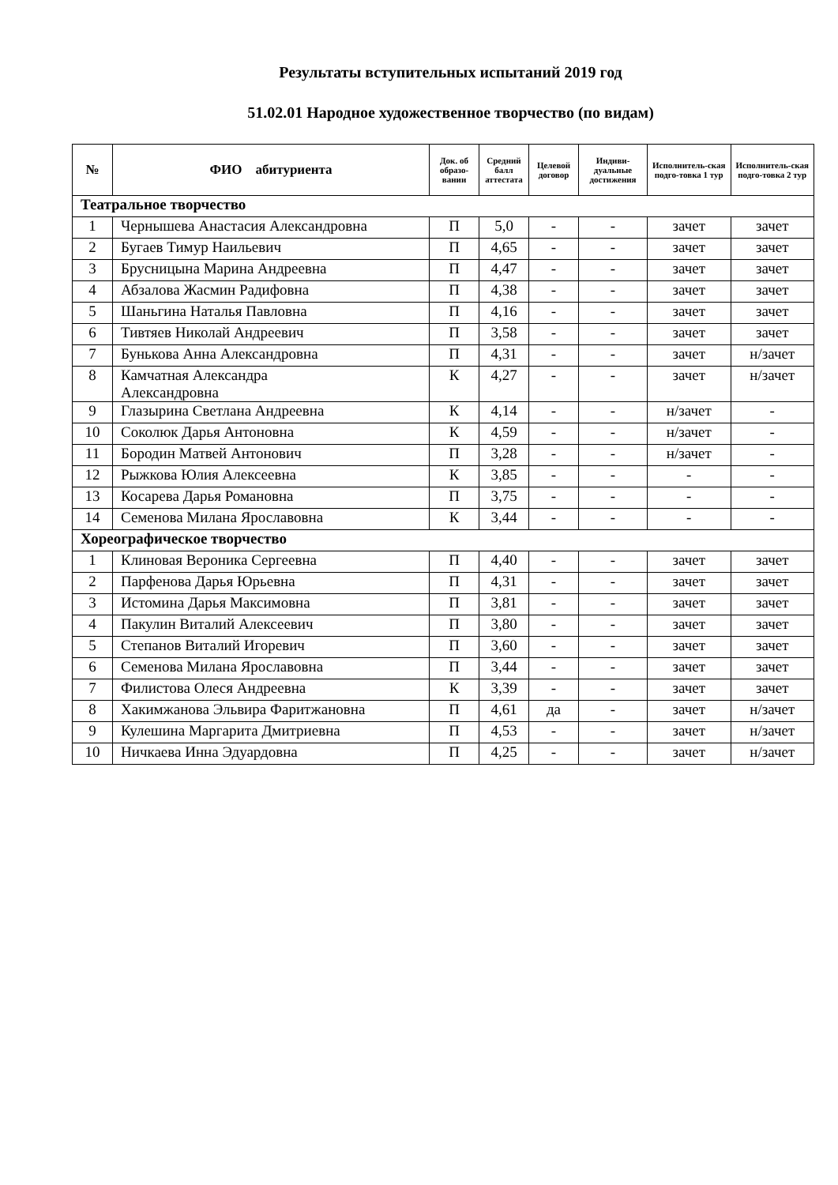Результаты вступительных испытаний 2019 год
51.02.01 Народное художественное творчество (по видам)
| № | ФИО абитуриента | Док. об образо-вании | Средний балл аттестата | Целевой договор | Индиви-дуальные достижения | Исполнитель-ская подго-товка 1 тур | Исполнитель-ская подго-товка 2 тур |
| --- | --- | --- | --- | --- | --- | --- | --- |
| Театральное творчество | | | | | | | |
| 1 | Чернышева Анастасия Александровна | П | 5,0 | - | - | зачет | зачет |
| 2 | Бугаев Тимур Наильевич | П | 4,65 | - | - | зачет | зачет |
| 3 | Брусницына Марина Андреевна | П | 4,47 | - | - | зачет | зачет |
| 4 | Абзалова Жасмин Радифовна | П | 4,38 | - | - | зачет | зачет |
| 5 | Шаньгина Наталья Павловна | П | 4,16 | - | - | зачет | зачет |
| 6 | Тивтяев Николай Андреевич | П | 3,58 | - | - | зачет | зачет |
| 7 | Бунькова Анна Александровна | П | 4,31 | - | - | зачет | н/зачет |
| 8 | Камчатная Александра Александровна | К | 4,27 | - | - | зачет | н/зачет |
| 9 | Глазырина Светлана Андреевна | К | 4,14 | - | - | н/зачет | - |
| 10 | Соколюк Дарья Антоновна | К | 4,59 | - | - | н/зачет | - |
| 11 | Бородин Матвей Антонович | П | 3,28 | - | - | н/зачет | - |
| 12 | Рыжкова Юлия Алексеевна | К | 3,85 | - | - | - | - |
| 13 | Косарева Дарья Романовна | П | 3,75 | - | - | - | - |
| 14 | Семенова Милана Ярославовна | К | 3,44 | - | - | - | - |
| Хореографическое творчество | | | | | | | |
| 1 | Клиновая Вероника Сергеевна | П | 4,40 | - | - | зачет | зачет |
| 2 | Парфенова Дарья Юрьевна | П | 4,31 | - | - | зачет | зачет |
| 3 | Истомина Дарья Максимовна | П | 3,81 | - | - | зачет | зачет |
| 4 | Пакулин Виталий Алексеевич | П | 3,80 | - | - | зачет | зачет |
| 5 | Степанов Виталий Игоревич | П | 3,60 | - | - | зачет | зачет |
| 6 | Семенова Милана Ярославовна | П | 3,44 | - | - | зачет | зачет |
| 7 | Филистова Олеся Андреевна | К | 3,39 | - | - | зачет | зачет |
| 8 | Хакимжанова Эльвира Фаритжановна | П | 4,61 | да | - | зачет | н/зачет |
| 9 | Кулешина Маргарита Дмитриевна | П | 4,53 | - | - | зачет | н/зачет |
| 10 | Ничкаева Инна Эдуардовна | П | 4,25 | - | - | зачет | н/зачет |